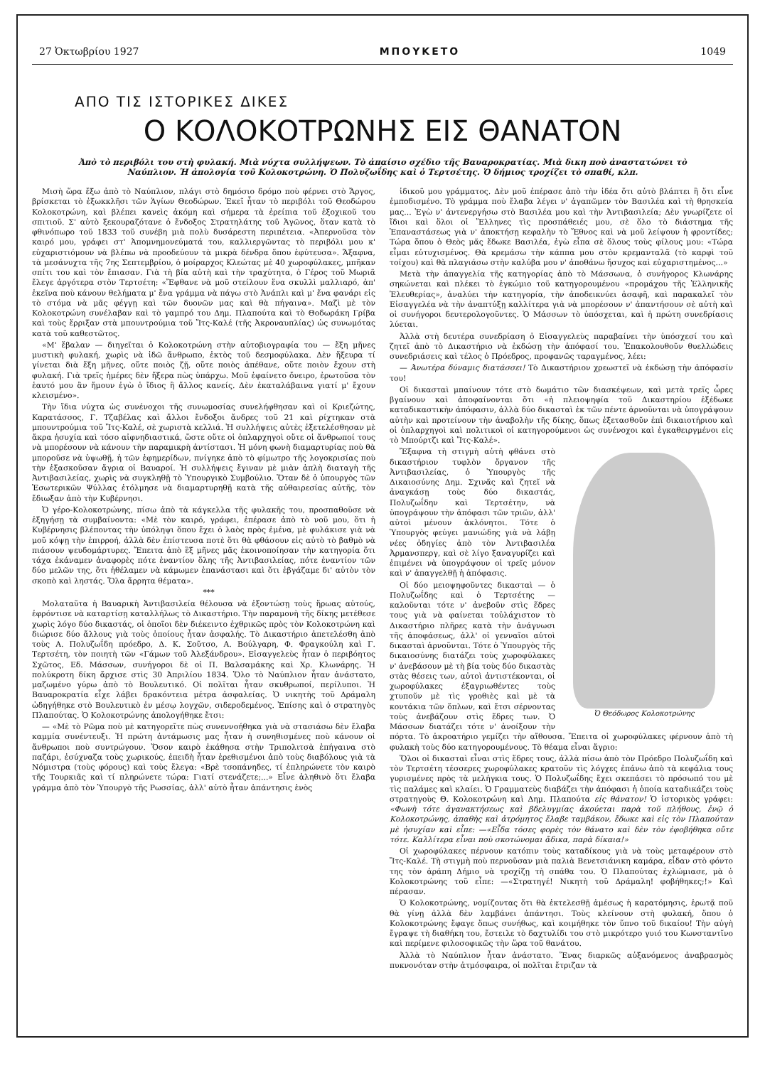27 Ὀκτωβρίου 1927 ΜΠΟΥΚΕΤΟ 1049
ΑΠΟ ΤΙΣ ΙΣΤΟΡΙΚΕΣ ΔΙΚΕΣ
Ο ΚΟΛΟΚΟΤΡΩΝΗΣ ΕΙΣ ΘΑΝΑΤΟΝ
Ἀπὸ τὸ περιβόλι του στὴ φυλακή. Μιὰ νύχτα συλλήψεων. Τὸ ἀπαίσιο σχέδιο τῆς Βαυαροκρατίας. Μιὰ δικη ποὺ ἀναστατώνει τὸ Ναύπλιον. Ἡ ἀπολογία τοῦ Κολοκοτρώνη. Ὁ Πολυζωΐδης καὶ ὁ Τερτσέτης. Ὁ δήμιος τροχίζει τὸ σπαθί, κλπ.
Μισὴ ὥρα ἔξω ἀπὸ τὸ Ναύπλιον, πλάγι στὸ δημόσιο δρόμο ποὺ φέρνει στὸ Ἄργος, βρίσκεται τὸ ἐξωκκλῆσι τῶν Ἁγίων Θεοδώρων. Ἐκεῖ ἦταν τὸ περιβόλι τοῦ Θεοδώρου Κολοκοτρώνη, καὶ βλέπει κανεὶς ἀκόμη καὶ σήμερα τὰ ἐρείπια τοῦ ἐξοχικοῦ του σπιτιοῦ. Σ' αὐτὸ ξεκουραζότανε ὁ ἔνδοξος Στρατηλάτης τοῦ Ἀγῶνος, ὅταν κατὰ τὸ φθινόπωρο τοῦ 1833 τοῦ συνέβη μιὰ πολὺ δυσάρεστη περιπέτεια. «Ἀπερνοῦσα τὸν καιρό μου, γράφει στ' Ἀπομνημονεύματά του, καλλιεργῶντας τὸ περιβόλι μου κ' εὐχαριστιόμουν νὰ βλέπω νὰ προοδεύουν τὰ μικρὰ δένδρα ὅπου ἐφύτευσα». Ἄξαφνα, τὰ μεσάνυχτα τῆς 7ης Σεπτεμβρίου, ὁ μοίραρχος Κλεώτας μὲ 40 χωροφύλακες, μπῆκαν σπίτι του καὶ τὸν ἔπιασαν. Γιὰ τὴ βία αὐτὴ καὶ τὴν τραχύτητα, ὁ Γέρος τοῦ Μωριᾶ ἔλεγε ἀργότερα στὸν Τερτσέτη: «Ἔφθανε νὰ μοῦ στείλουν ἕνα σκυλλὶ μαλλιαρό, ἀπ' ἐκεῖνα ποὺ κάνουν θελήματα μ' ἕνα γράμμα νὰ πάγω στὸ Ἀνάπλι καὶ μ' ἕνα φανάρι εἰς τὸ στόμα νὰ μᾶς φέγγῃ καὶ τῶν δυονῶν μας καὶ θὰ πήγαινα». Μαζὶ μὲ τὸν Κολοκοτρώνη συνέλαβαν καὶ τὸ γαμπρό του Δημ. Πλαπούτα καὶ τὸ Θοδωράκη Γρίβα καὶ τοὺς ἔρριξαν στὰ μπουντρούμια τοῦ Ἴτς-Καλέ (τῆς Ἀκροναυπλίας) ὡς συνωμότας κατὰ τοῦ καθεστῶτος.
«Μ' ἔβαλαν — διηγεῖται ὁ Κολοκοτρώνη στὴν αὐτοβιογραφία του — ἔξη μῆνες μυστικὴ φυλακή, χωρὶς νὰ ἰδῶ ἄνθρωπο, ἐκτὸς τοῦ δεσμοφύλακα. Δὲν ἤξευρα τί γίνεται διὰ ἔξη μῆνες, οὔτε ποιὸς ζῇ, οὔτε ποιὸς ἀπέθανε, οὔτε ποιὸν ἔχουν στὴ φυλακή. Γιὰ τρεῖς ἡμέρες δὲν ἤξερα πὼς ὑπάρχω. Μοῦ ἐφαίνετο ὄνειρο, ἐρωτοῦσα τὸν ἑαυτό μου ἂν ἤμουν ἐγὼ ὁ ἴδιος ἢ ἄλλος κανείς. Δὲν ἐκαταλάβαινα γιατί μ' ἔχουν κλεισμένο».
Τὴν ἴδια νύχτα ὡς συνένοχοι τῆς συνωμοσίας συνελήφθησαν καὶ οἱ Κριεζώτης, Καρατάσσος, Γ. Τζαβέλας καὶ ἄλλοι ἔνδοξοι ἄνδρες τοῦ 21 καὶ ρίχτηκαν στὰ μπουντρούμια τοῦ Ἴτς-Καλέ, σὲ χωριστὰ κελλιά. Ἡ συλλήψεις αὐτὲς ἐξετελέσθησαν μὲ ἄκρα ἡσυχία καὶ τόσο αἰφνηδιαστικά, ὥστε οὔτε οἱ ὁπλαρχηγοὶ οὔτε οἱ ἄνθρωποί τους νὰ μπορέσουν νὰ κάνουν τὴν παραμικρὴ ἀντίστασι. Ἡ μόνη φωνὴ διαμαρτυρίας ποὺ θὰ μποροῦσε νὰ ὑψωθῇ, ἡ τῶν ἐφημερίδων, πνίγηκε ἀπὸ τὸ φίμωτρο τῆς λογοκρισίας ποὺ τὴν ἐξασκοῦσαν ἄγρια οἱ Βαυαροί. Ἡ συλλήψεις ἔγιναν μὲ μιὰν ἁπλὴ διαταγὴ τῆς Ἀντιβασιλείας, χωρὶς νὰ συγκληθῇ τὸ Ὑπουργικὸ Συμβούλιο. Ὅταν δὲ ὁ ὑπουργὸς τῶν Ἐσωτερικῶν Ψύλλας ἐτόλμησε νὰ διαμαρτυρηθῇ κατὰ τῆς αὐθαιρεσίας αὐτῆς, τὸν ἔδιωξαν ἀπὸ τὴν Κυβέρνησι.
Ὁ γέρο-Κολοκοτρώνης, πίσω ἀπὸ τὰ κάγκελλα τῆς φυλακῆς του, προσπαθοῦσε νὰ ἐξηγήσῃ τὰ συμβαίνοντα: «Μὲ τὸν καιρό, γράφει, ἐπέρασε ἀπὸ τὸ νοῦ μου, ὅτι ἡ Κυβέρνησις βλέποντας τὴν ὑπόληψι ὅπου ἔχει ὁ λαὸς πρὸς ἐμένα, μὲ φυλάκισε γιὰ νὰ μοῦ κόψῃ τὴν ἐπιρροή, ἀλλὰ δὲν ἐπίστευσα ποτὲ ὅτι θὰ φθάσουν εἰς αὐτὸ τὸ βαθμὸ νὰ πιάσουν ψευδομάρτυρες. Ἔπειτα ἀπὸ ἓξ μῆνες μᾶς ἐκοινοποίησαν τὴν κατηγορία ὅτι τάχα ἐκάναμεν ἀναφορὲς πότε ἐναντίον ὅλης τῆς Ἀντιβασιλείας, πότε ἐναντίον τῶν δύο μελῶν της, ὅτι ἠθέλαμεν νὰ κάμωμεν ἐπανάστασι καὶ ὅτι ἐβγάζαμε δι' αὐτὸν τὸν σκοπὸ καὶ ληστάς. Ὅλα ἄρρητα θέματα».
***
Μολαταῦτα ἡ Βαυαρικὴ Ἀντιβασιλεία θέλουσα νὰ ἐξοντώσῃ τοὺς ἥρωας αὐτούς, ἐφρόντισε νὰ καταρτίσῃ καταλλήλως τὸ Δικαστήριο. Τὴν παραμονὴ τῆς δίκης μετέθεσε χωρὶς λόγο δύο δικαστάς, οἱ ὁποῖοι δὲν διέκειντο ἐχθρικῶς πρὸς τὸν Κολοκοτρώνη καὶ διώρισε δύο ἄλλους γιὰ τοὺς ὁποίους ἦταν ἀσφαλής. Τὸ Δικαστήριο ἀπετελέσθη ἀπὸ τοὺς Α. Πολυζωΐδη πρόεδρο, Δ. Κ. Σοῦτσο, Α. Βούλγαρη, Φ. Φραγκούλη καὶ Γ. Τερτσέτη, τὸν ποιητὴ τῶν «Γάμων τοῦ Ἀλεξάνδρου». Εἰσαγγελεὺς ἦταν ὁ περιβόητος Σχῶτος, Εδ. Μάσσων, συνήγοροι δὲ οἱ Π. Βαλσαμάκης καὶ Χρ. Κλωνάρης. Ἡ πολύκροτη δίκη ἄρχισε στὶς 30 Ἀπριλίου 1834. Ὅλο τὸ Ναύπλιον ἦταν ἀνάστατο, μαζωμένο γύρω ἀπὸ τὸ Βουλευτικό. Οἱ πολῖται ἦταν σκυθρωποί, περίλυποι. Ἡ Βαυαροκρατία εἶχε λάβει δρακόντεια μέτρα ἀσφαλείας. Ὁ νικητὴς τοῦ Δράμαλη ὡδηγήθηκε στὸ Βουλευτικὸ ἐν μέσῳ λογχῶν, σιδεροδεμένος. Ἐπίσης καὶ ὁ στρατηγὸς Πλαπούτας. Ὁ Κολοκοτρώνης ἀπολογήθηκε ἔτσι:
— «Μὲ τὸ Ρῶμα ποὺ μὲ κατηγορεῖτε πὼς συνεννοήθηκα γιὰ νὰ στασιάσω δὲν ἔλαβα καμμία συνέντευξι. Ἡ πρώτη ἀντάμωσις μας ἦταν ἡ συνηθισμένες ποὺ κάνουν οἱ ἄνθρωποι ποὺ συντρώγουν. Ὅσον καιρὸ ἐκάθησα στὴν Τριπολιτσὰ ἐπήγαινα στὸ παζάρι, ἐσύχναζα τοὺς χωρικούς, ἐπειδὴ ἦταν ἐρεθισμένοι ἀπὸ τοὺς διαβόλους γιὰ τὰ Νόμιστρα (τοὺς φόρους) καὶ τοὺς ἔλεγα: «Βρὲ τσοπάνηδες, τί ἐπληρώνετε τὸν καιρὸ τῆς Τουρκιᾶς καὶ τί πληρώνετε τώρα: Γιατί στενάζετε;...» Εἶνε ἀληθινὸ ὅτι ἔλαβα γράμμα ἀπὸ τὸν Ὑπουργὸ τῆς Ρωσσίας, ἀλλ' αὐτὸ ἦταν ἀπάντησις ἑνὸς
ἰδικοῦ μου γράμματος. Δὲν μοῦ ἐπέρασε ἀπὸ τὴν ἰδέα ὅτι αὐτὸ βλάπτει ἢ ὅτι εἶνε ἐμποδισμένο. Τὸ γράμμα ποὺ ἔλαβα λέγει ν' ἀγαπῶμεν τὸν Βασιλέα καὶ τὴ θρησκεία μας... Ἐγὼ ν' ἀντενεργήσω στὸ Βασιλέα μου καὶ τὴν Ἀντιβασιλεία; Δὲν γνωρίζετε οἱ ἴδιοι καὶ ὅλοι οἱ Ἕλληνες τὶς προσπάθειές μου, σὲ ὅλο τὸ διάστημα τῆς Ἐπαναστάσεως γιὰ ν' ἀποκτήσῃ κεφαλὴν τὸ Ἔθνος καὶ νὰ μοῦ λείψουν ἡ φροντίδες; Τώρα ὅπου ὁ Θεὸς μᾶς ἔδωκε Βασιλέα, ἐγὼ εἶπα σὲ ὅλους τοὺς φίλους μου: «Τώρα εἶμαι εὐτυχισμένος. Θὰ κρεμάσω τὴν κάππα μου στὸν κρεμανταλᾶ (τὸ καρφὶ τοῦ τοίχου) καὶ θὰ πλαγιάσω στὴν καλύβα μου ν' ἀποθάνω ἥσυχος καὶ εὐχαριστημένος...»
Μετὰ τὴν ἀπαγγελία τῆς κατηγορίας ἀπὸ τὸ Μάσσωνα, ὁ συνήγορος Κλωνάρης σηκώνεται καὶ πλέκει τὸ ἐγκώμιο τοῦ κατηγορουμένου «προμάχου τῆς Ἑλληνικῆς Ἐλευθερίας», ἀναλύει τὴν κατηγορία, τὴν ἀποδεικνύει ἀσαφῆ, καὶ παρακαλεῖ τὸν Εἰσαγγελέα νὰ τὴν ἀναπτύξῃ καλλίτερα γιὰ νὰ μπορέσουν ν' ἀπαντήσουν σὲ αὐτὴ καὶ οἱ συνήγοροι δευτερολογοῦντες. Ὁ Μάσσων τὸ ὑπόσχεται, καὶ ἡ πρώτη συνεδρίασις λύεται.
Ἀλλὰ στὴ δευτέρα συνεδρίαση ὁ Εἰσαγγελεὺς παραβαίνει τὴν ὑπόσχεσί του καὶ ζητεῖ ἀπὸ τὸ Δικαστήριο νὰ ἐκδώσῃ τὴν ἀπόφασί του. Ἐπακολουθοῦν θυελλώδεις συνεδριάσεις καὶ τέλος ὁ Πρόεδρος, προφανῶς ταραγμένος, λέει:
— Ἀνωτέρα δύναμις διατάσσει! Τὸ Δικαστήριον χρεωστεῖ νὰ ἐκδώσῃ τὴν ἀπόφασίν του!
Οἱ δικασταὶ μπαίνουν τότε στὸ δωμάτιο τῶν διασκέψεων, καὶ μετὰ τρεῖς ὧρες βγαίνουν καὶ ἀποφαίνονται ὅτι «ἡ πλειοψηφία τοῦ Δικαστηρίου ἐξέδωκε καταδικαστικὴν ἀπόφασιν, ἀλλὰ δύο δικασταὶ ἐκ τῶν πέντε ἀρνοῦνται νὰ ὑπογράψουν αὐτὴν καὶ προτείνουν τὴν ἀναβολὴν τῆς δίκης, ὅπως ἐξετασθοῦν ἐπὶ δικαιοτήριου καὶ οἱ ὁπλαρχηγοὶ καὶ πολιτικοὶ οἱ κατηγορούμενοι ὡς συνένοχοι καὶ ἐγκαθειργμένοι εἰς τὸ Μπούρτζι καὶ Ἴτς-Καλέ».
Ὁ Θεόδωρος Κολοκοτρώνης
Ἔξαφνα τὴ στιγμὴ αὐτὴ φθάνει στὸ δικαστήριον τυφλὸν ὄργανον τῆς Ἀντιβασιλείας, ὁ Ὑπουργὸς τῆς Δικαιοσύνης Δημ. Σχινᾶς καὶ ζητεῖ νὰ ἀναγκάσῃ τοὺς δύο δικαστάς, Πολυζωΐδην καὶ Τερτσέτην, νὰ ὑπογράψουν τὴν ἀπόφασι τῶν τριῶν, ἀλλ' αὐτοὶ μένουν ἀκλόνητοι. Τότε ὁ Ὑπουργὸς φεύγει μανιώδης γιὰ νὰ λάβῃ νέες ὁδηγίες ἀπὸ τὸν Ἀντιβασιλέα Ἀρμανσπεργ, καὶ σὲ λίγο ξαναγυρίζει καὶ ἐπιμένει νὰ ὑπογράψουν οἱ τρεῖς μόνον καὶ ν' ἀπαγγελθῇ ἡ ἀπόφασις.
Οἱ δύο μειοψηφοῦντες δικασταὶ — ὁ Πολυζωΐδης καὶ ὁ Τερτσέτης — καλοῦνται τότε ν' ἀνεβοῦν στὶς ἕδρες τους γιὰ νὰ φαίνεται τοὐλάχιστον τὸ Δικαστήριο πλῆρες κατὰ τὴν ἀνάγνωσι τῆς ἀποφάσεως, ἀλλ' οἱ γενναῖοι αὐτοὶ δικασταὶ ἀρνοῦνται. Τότε ὁ Ὑπουργὸς τῆς δικαιοσύνης διατάζει τοὺς χωροφύλακες ν' ἀνεβάσουν μὲ τὴ βία τοὺς δύο δικαστὰς στὰς θέσεις των, αὐτοὶ ἀντιστέκονται, οἱ χωροφύλακες ἐξαγριωθέντες τοὺς χτυποῦν μὲ τὶς γροθιὲς καὶ μὲ τὰ κοντάκια τῶν ὅπλων, καὶ ἔτσι σέρνοντας τοὺς ἀνεβάζουν στὶς ἕδρες των. Ὁ Μάσσων διατάζει τότε ν' ἀνοίξουν τὴν πόρτα. Τὸ ἀκροατήριο γεμίζει τὴν αἴθουσα. Ἔπειτα οἱ χωροφύλακες φέρνουν ἀπὸ τὴ φυλακὴ τοὺς δύο κατηγορουμένους. Τὸ θέαμα εἶναι ἄγριο:
Ὅλοι οἱ δικασταὶ εἶναι στὶς ἕδρες τους, ἀλλὰ πίσω ἀπὸ τὸν Πρόεδρο Πολυζωΐδη καὶ τὸν Τερτσέτη τέσσερες χωροφύλακες κρατοῦν τὶς λόγχες ἐπάνω ἀπὸ τὰ κεφάλια τους γυρισμένες πρὸς τὰ μελήγκια τους. Ὁ Πολυζωΐδης ἔχει σκεπάσει τὸ πρόσωπό του μὲ τὶς παλάμες καὶ κλαίει. Ὁ Γραμματεὺς διαβάζει τὴν ἀπόφασι ἡ ὁποία καταδικάζει τοὺς στρατηγοὺς Θ. Κολοκοτρώνη καὶ Δημ. Πλαπούτα εἰς θάνατον! Ὁ ἱστορικὸς γράφει: «Φωνὴ τότε ἀγανακτήσεως καὶ βδελυγμίας ἀκούεται παρὰ τοῦ πλήθους, ἐνῷ ὁ Κολοκοτρώνης, ἀπαθὴς καὶ ἀτρόμητος ἔλαβε ταμβάκον, ἔδωκε καὶ εἰς τὸν Πλαπούταν μὲ ἡσυχίαν καὶ εἶπε: —«Εἶδα τόσες φορὲς τὸν θάνατο καὶ δὲν τὸν ἐφοβήθηκα οὔτε τότε. Καλλίτερα εἶναι ποὺ σκοτώνομαι ἄδικα, παρὰ δίκαια!»
Οἱ χωροφύλακες πέρνουν κατόπιν τοὺς καταδίκους γιὰ νὰ τοὺς μεταφέρουν στὸ Ἴτς-Καλέ. Τὴ στιγμὴ ποὺ περνοῦσαν μιὰ παλιὰ Βενετσιάνικη καμάρα, εἶδαν στὸ φόντο της τὸν ἀράπη Δήμιο νὰ τροχίζῃ τὴ σπάθα του. Ὁ Πλαπούτας ἐχλώμιασε, μὰ ὁ Κολοκοτρώνης τοῦ εἶπε: —«Στρατηγέ! Νικητὴ τοῦ Δράμαλη! φοβήθηκες;!» Καὶ πέρασαν.
Ὁ Κολοκοτρώνης, νομίζοντας ὅτι θὰ ἐκτελεσθῇ ἀμέσως ἡ καρατόμησις, ἐρωτᾷ ποῦ θὰ γίνῃ ἀλλὰ δὲν λαμβάνει ἀπάντησι. Τοὺς κλείνουν στὴ φυλακή, ὅπου ὁ Κολοκοτρώνης ἔφαγε ὅπως συνήθως, καὶ κοιμήθηκε τὸν ὕπνο τοῦ δικαίου! Τὴν αὐγὴ ἔγραψε τὴ διαθήκη του, ἔστειλε τὸ δαχτυλίδι του στὸ μικρότερο γυιό του Κωνσταντῖνο καὶ περίμενε φιλοσοφικῶς τὴν ὥρα τοῦ θανάτου.
Ἀλλὰ τὸ Ναύπλιον ἦταν ἀνάστατο. Ἕνας διαρκῶς αὐξανόμενος ἀναβρασμὸς πυκνονόταν στὴν ἀτμόσφαιρα, οἱ πολῖται ἔτριζαν τὰ